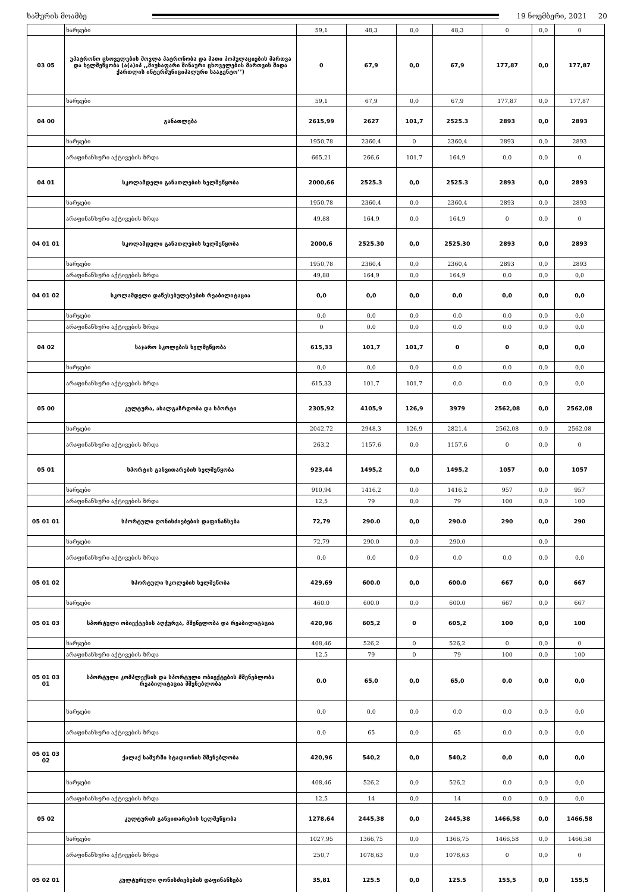ხაშურის მოამბე 19 ნოემბერი, 2021 20
| | ხარჯები | 59,1 | 48,3 | 0,0 | 48,3 | 0 | 0,0 | 0 |
| 03 05 | უპატრონო ცხოველების მოვლა პატრონობა და მათი პოპულაციების მართვა და ხელშეწყობა (ა(ა)იპ ,,მიუსაფარი შინაური ცხოველების მართვის შიდა ქართლის ინტერმუნიციპალური სააგენტო’’) | 0 | 67,9 | 0,0 | 67,9 | 177,87 | 0,0 | 177,87 |
| | ხარჯები | 59,1 | 67,9 | 0,0 | 67,9 | 177,87 | 0,0 | 177,87 |
| 04 00 | განათლება | 2615,99 | 2627 | 101,7 | 2525.3 | 2893 | 0,0 | 2893 |
| | ხარჯები | 1950,78 | 2360,4 | 0 | 2360,4 | 2893 | 0,0 | 2893 |
| | არაფინანსური აქტივების ზრდა | 665,21 | 266,6 | 101,7 | 164,9 | 0,0 | 0,0 | 0 |
| 04 01 | სკოლამდელი განათლების ხელშეწყობა | 2000,66 | 2525.3 | 0,0 | 2525.3 | 2893 | 0,0 | 2893 |
| | ხარჯები | 1950,78 | 2360,4 | 0,0 | 2360,4 | 2893 | 0,0 | 2893 |
| | არაფინანსური აქტივების ზრდა | 49,88 | 164,9 | 0,0 | 164,9 | 0 | 0,0 | 0 |
| 04 01 01 | სკოლამდელი განათლების ხელშეწყობა | 2000,6 | 2525.30 | 0,0 | 2525.30 | 2893 | 0,0 | 2893 |
| | ხარჯები | 1950,78 | 2360,4 | 0,0 | 2360,4 | 2893 | 0,0 | 2893 |
| | არაფინანსური აქტივების ზრდა | 49,88 | 164,9 | 0,0 | 164,9 | 0,0 | 0,0 | 0,0 |
| 04 01 02 | სკოლამდელი დაწესებულებების რეაბილიტაცია | 0,0 | 0,0 | 0,0 | 0,0 | 0,0 | 0,0 | 0,0 |
| | ხარჯები | 0,0 | 0,0 | 0,0 | 0,0 | 0,0 | 0,0 | 0,0 |
| | არაფინანსური აქტივების ზრდა | 0 | 0.0 | 0,0 | 0.0 | 0,0 | 0,0 | 0,0 |
| 04 02 | საჯარო სკოლების ხელშეწყობა | 615,33 | 101,7 | 101,7 | 0 | 0 | 0,0 | 0,0 |
| | ხარჯები | 0,0 | 0,0 | 0,0 | 0,0 | 0,0 | 0,0 | 0,0 |
| | არაფინანსური აქტივების ზრდა | 615,33 | 101,7 | 101,7 | 0,0 | 0,0 | 0,0 | 0,0 |
| 05 00 | კულტურა, ახალგაზრდობა და სპორტი | 2305,92 | 4105,9 | 126,9 | 3979 | 2562,08 | 0,0 | 2562,08 |
| | ხარჯები | 2042,72 | 2948,3 | 126,9 | 2821,4 | 2562,08 | 0,0 | 2562,08 |
| | არაფინანსური აქტივების ზრდა | 263,2 | 1157,6 | 0,0 | 1157,6 | 0 | 0,0 | 0 |
| 05 01 | სპორტის განვითარების ხელშეწყობა | 923,44 | 1495,2 | 0,0 | 1495,2 | 1057 | 0,0 | 1057 |
| | ხარჯები | 910,94 | 1416,2 | 0,0 | 1416,2 | 957 | 0,0 | 957 |
| | არაფინანსური აქტივების ზრდა | 12,5 | 79 | 0,0 | 79 | 100 | 0,0 | 100 |
| 05 01 01 | სპორტული ღონისძიებების დაფინანსება | 72,79 | 290.0 | 0,0 | 290.0 | 290 | 0,0 | 290 |
| | ხარჯები | 72,79 | 290.0 | 0,0 | 290.0 | | 0,0 | |
| | არაფინანსური აქტივების ზრდა | 0,0 | 0,0 | 0,0 | 0,0 | 0,0 | 0,0 | 0,0 |
| 05 01 02 | სპორტული სკოლების ხელშეწობა | 429,69 | 600.0 | 0,0 | 600.0 | 667 | 0,0 | 667 |
| | ხარჯები | 460.0 | 600.0 | 0,0 | 600.0 | 667 | 0,0 | 667 |
| 05 01 03 | სპორტული ობიექტების აღჭურვა, მშენელობა და რეაბილიტაცია | 420,96 | 605,2 | 0 | 605,2 | 100 | 0,0 | 100 |
| | ხარჯები | 408,46 | 526,2 | 0 | 526,2 | 0 | 0,0 | 0 |
| | არაფინანსური აქტივების ზრდა | 12,5 | 79 | 0 | 79 | 100 | 0,0 | 100 |
| 05 01 03 01 | სპორტული კომპლექსის და სპორტული ობიექტების მშენებლობა რეაბილიტაცია მშენებლობა | 0.0 | 65,0 | 0,0 | 65,0 | 0,0 | 0,0 | 0,0 |
| | ხარჯები | 0.0 | 0.0 | 0,0 | 0.0 | 0,0 | 0,0 | 0,0 |
| | არაფინანსური აქტივების ზრდა | 0.0 | 65 | 0,0 | 65 | 0,0 | 0,0 | 0,0 |
| 05 01 03 02 | ქალაქ ხაშურში სტადიონის მშენებლობა | 420,96 | 540,2 | 0,0 | 540,2 | 0,0 | 0,0 | 0,0 |
| | ხარჯები | 408,46 | 526,2 | 0,0 | 526,2 | 0,0 | 0,0 | 0,0 |
| | არაფინანსური აქტივების ზრდა | 12,5 | 14 | 0,0 | 14 | 0,0 | 0,0 | 0,0 |
| 05 02 | კულტურის განვითარების ხელშეწყობა | 1278,64 | 2445,38 | 0,0 | 2445,38 | 1466,58 | 0,0 | 1466,58 |
| | ხარჯები | 1027,95 | 1366,75 | 0,0 | 1366,75 | 1466,58 | 0,0 | 1466,58 |
| | არაფინანსური აქტივების ზრდა | 250,7 | 1078,63 | 0,0 | 1078,63 | 0 | 0,0 | 0 |
| 05 02 01 | კულტურული ღონისძიებების დაფინანსება | 35,81 | 125.5 | 0,0 | 125.5 | 155,5 | 0,0 | 155,5 |